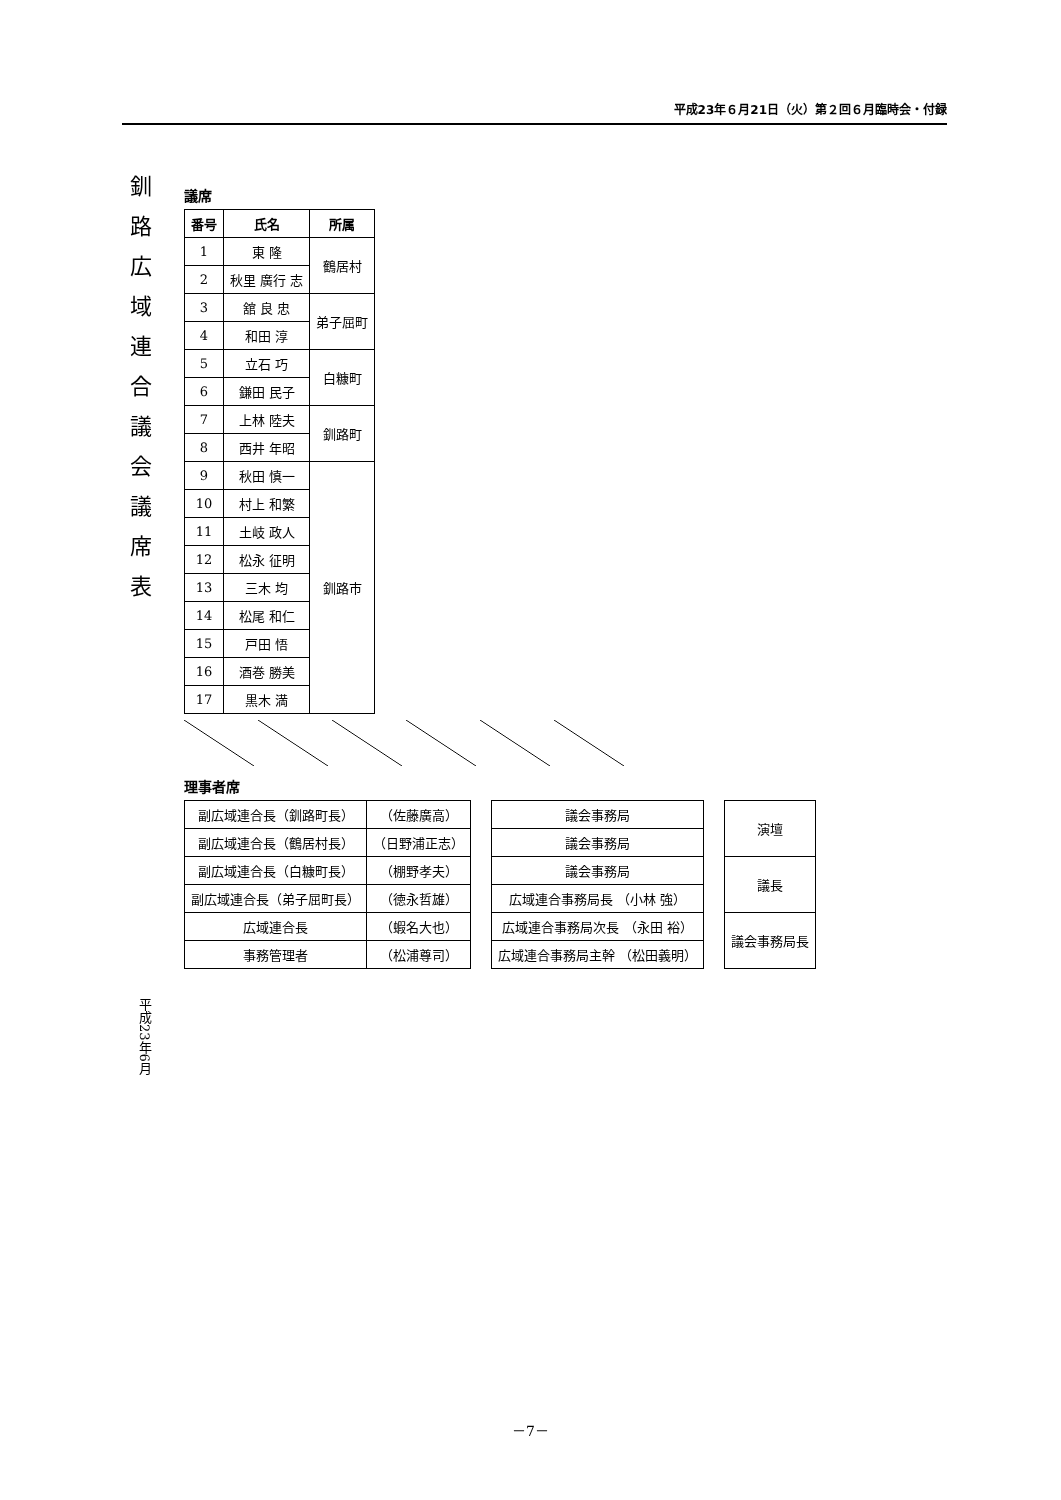平成23年６月21日（火）第２回６月臨時会・付録
釧路広域連合議会議席表 平成23年6月
議席
| 番号 | 氏名 | 所属 |
| --- | --- | --- |
| 1 | 東 隆 | 鶴居村 |
| 2 | 秋里 廣行 志 | |
| 3 | 舘 良 忠 | 弟子屈町 |
| 4 | 和田 淳 | |
| 5 | 立石 巧 | 白糠町 |
| 6 | 鎌田 民子 | |
| 7 | 上林 陸夫 | 釧路町 |
| 8 | 西井 年昭 | |
| 9 | 秋田 慎一 | 釧路市 |
| 10 | 村上 和繁 | |
| 11 | 土岐 政人 | |
| 12 | 松永 征明 | |
| 13 | 三木 均 | |
| 14 | 松尾 和仁 | |
| 15 | 戸田 悟 | |
| 16 | 酒巻 勝美 | |
| 17 | 黒木 満 | |
理事者席
| 副広域連合長（釧路町長） | （佐藤廣高） |
| 副広域連合長（鶴居村長） | （日野浦正志） |
| 副広域連合長（白糠町長） | （棚野孝夫） |
| 副広域連合長（弟子屈町長） | （徳永哲雄） |
| 広域連合長 | （蝦名大也） |
| 事務管理者 | （松浦尊司） |
| 議会事務局 |
| 議会事務局 |
| 議会事務局 |
| 広域連合事務局長 （小林 強） |
| 広域連合事務局次長 （永田 裕） |
| 広域連合事務局主幹 （松田義明） |
| 演壇 |
| 議長 |
| 議会事務局長 |
－7－